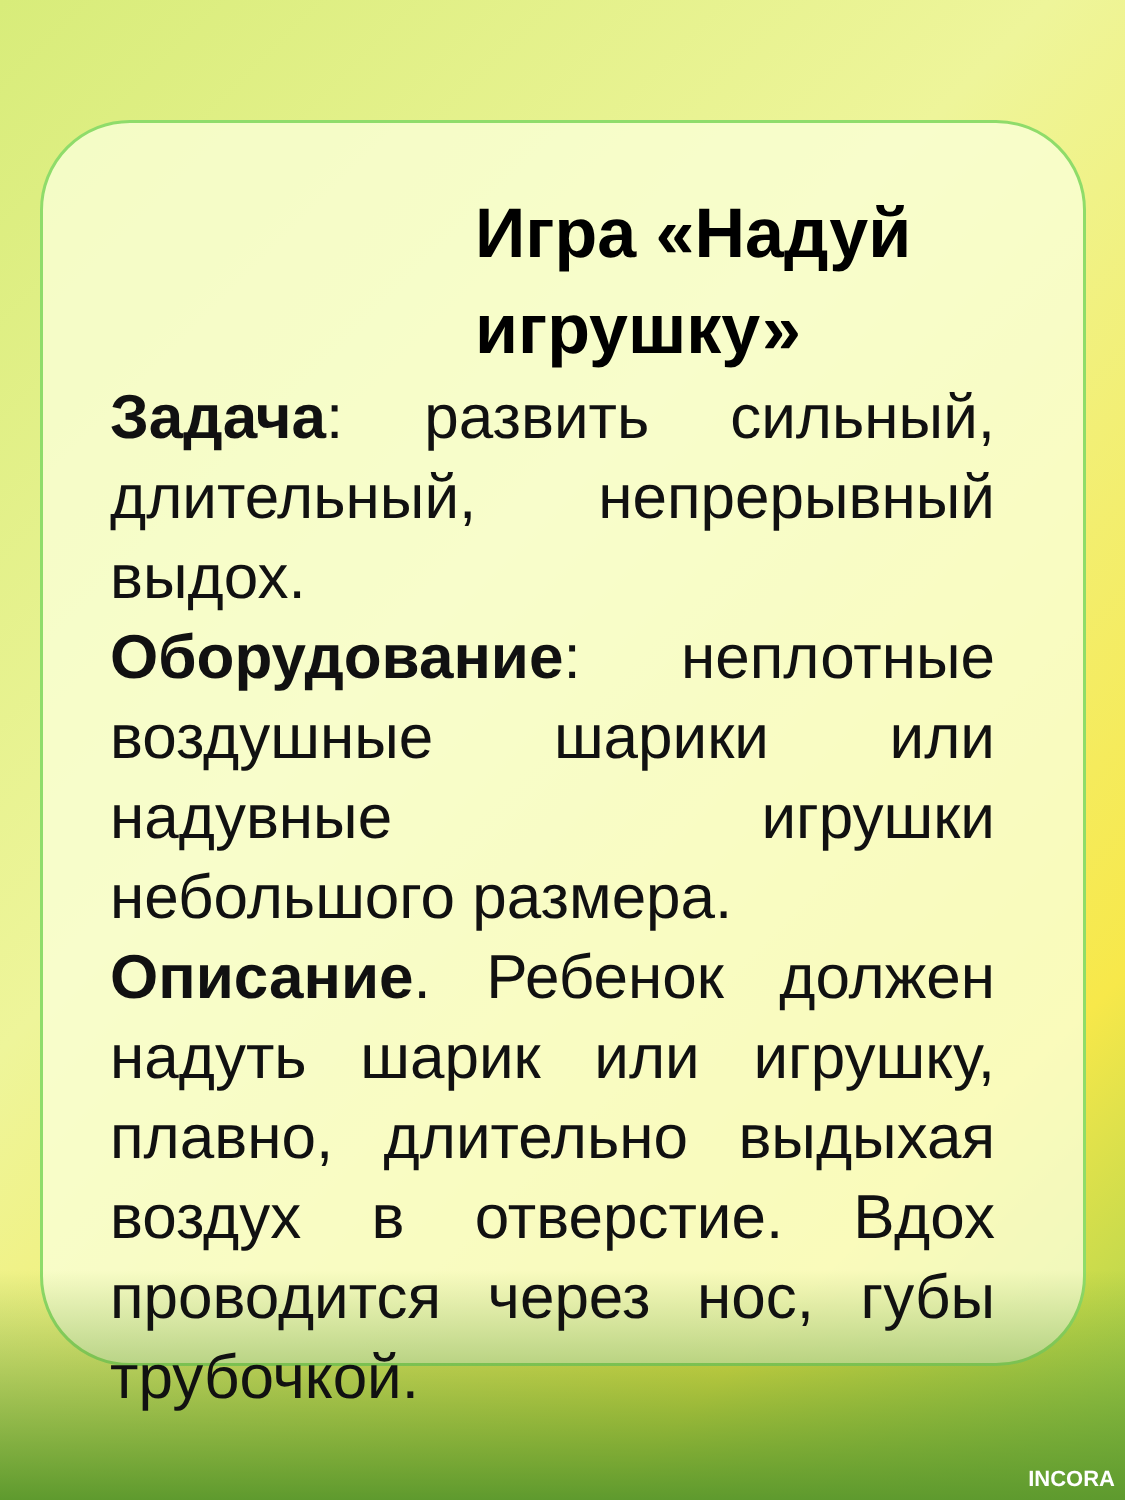Игра «Надуй игрушку»
Задача: развить сильный, длительный, непрерывный выдох.
Оборудование: неплотные воздушные шарики или надувные игрушки небольшого размера.
Описание. Ребенок должен надуть шарик или игрушку, плавно, длительно выдыхая воздух в отверстие. Вдох проводится через нос, губы трубочкой.
INCORA